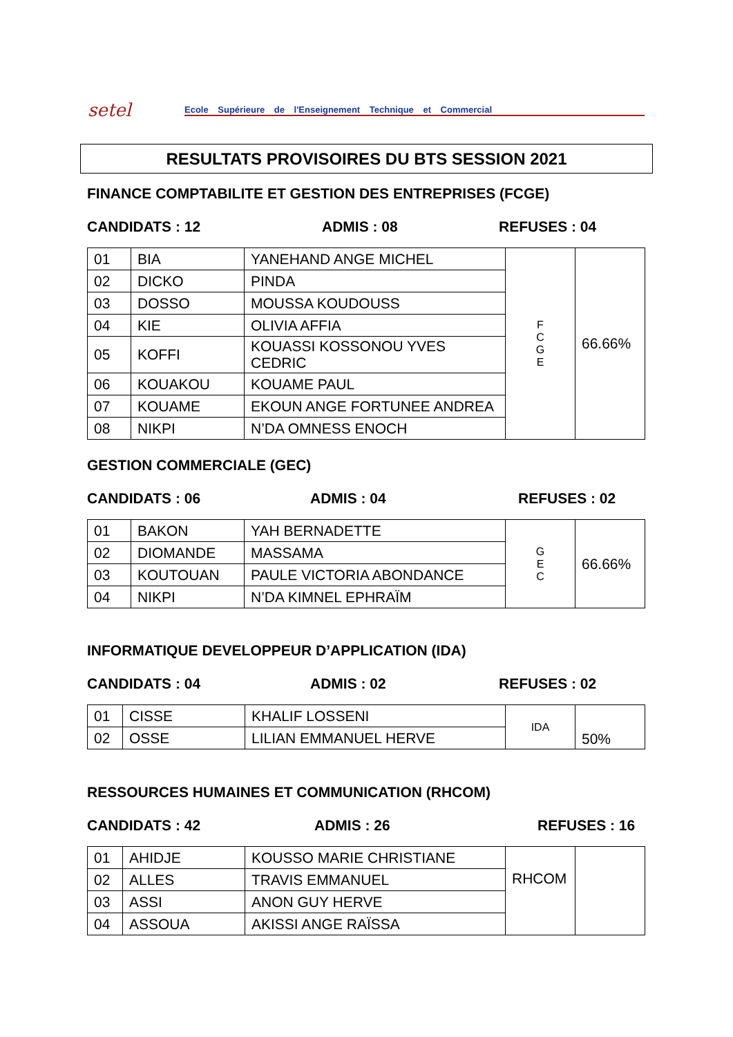setel
Ecole Supérieure de l'Enseignement Technique et Commercial
RESULTATS PROVISOIRES DU BTS SESSION 2021
FINANCE COMPTABILITE ET GESTION DES ENTREPRISES (FCGE)
CANDIDATS : 12 ADMIS : 08 REFUSES : 04
| 01 | BIA | YANEHAND ANGE MICHEL | F C G E | 66.66% |
| 02 | DICKO | PINDA | | |
| 03 | DOSSO | MOUSSA KOUDOUSS | | |
| 04 | KIE | OLIVIA AFFIA | | |
| 05 | KOFFI | KOUASSI KOSSONOU YVES CEDRIC | | |
| 06 | KOUAKOU | KOUAME PAUL | | |
| 07 | KOUAME | EKOUN ANGE FORTUNEE ANDREA | | |
| 08 | NIKPI | N’DA OMNESS ENOCH | | |
GESTION COMMERCIALE (GEC)
CANDIDATS : 06 ADMIS : 04 REFUSES : 02
| 01 | BAKON | YAH BERNADETTE | G E C | 66.66% |
| 02 | DIOMANDE | MASSAMA | | |
| 03 | KOUTOUAN | PAULE VICTORIA ABONDANCE | | |
| 04 | NIKPI | N’DA KIMNEL EPHRAÏM | | |
INFORMATIQUE DEVELOPPEUR D’APPLICATION (IDA)
CANDIDATS : 04 ADMIS : 02 REFUSES : 02
| 01 | CISSE | KHALIF LOSSENI | IDA | 50% |
| 02 | OSSE | LILIAN EMMANUEL HERVE | | |
RESSOURCES HUMAINES ET COMMUNICATION (RHCOM)
CANDIDATS : 42 ADMIS : 26 REFUSES : 16
| 01 | AHIDJE | KOUSSO MARIE CHRISTIANE | RHCOM | |
| 02 | ALLES | TRAVIS EMMANUEL | | |
| 03 | ASSI | ANON GUY HERVE | | |
| 04 | ASSOUA | AKISSI ANGE RAÏSSA | | |